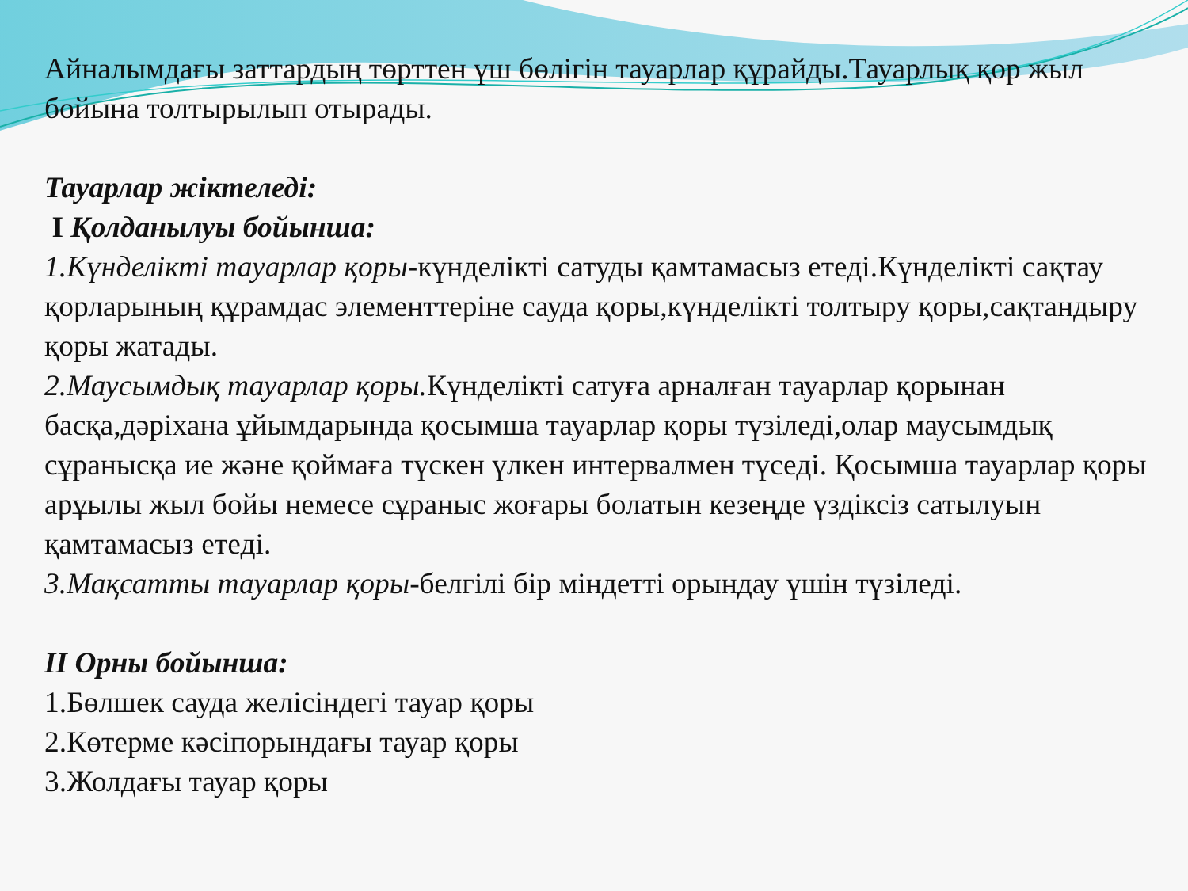Айналымдағы заттардың төрттен үш бөлігін тауарлар құрайды.Тауарлық қор жыл бойына толтырылып отырады.
Тауарлар жіктеледі:
I Қолданылуы бойынша:
1.Күнделікті тауарлар қоры-күнделікті сатуды қамтамасыз етеді.Күнделікті сақтау қорларының құрамдас элементтеріне сауда қоры,күнделікті толтыру қоры,сақтандыру қоры жатады.
2.Маусымдық тауарлар қоры. Күнделікті сатуға арналған тауарлар қорынан басқа,дәріхана ұйымдарында қосымша тауарлар қоры түзіледі,олар маусымдық сұраныcқа ие және қоймаға түскен үлкен интервалмен түседі. Қосымша тауарлар қоры арұылы жыл бойы немесе сұраныс жоғары болатын кезеңде үздіксіз сатылуын қамтамасыз етеді.
3.Мақсатты тауарлар қоры-белгілі бір міндетті орындау үшін түзіледі.
II Орны бойынша:
1.Бөлшек сауда желісіндегі тауар қоры
2.Көтерме кәсіпорындағы тауар қоры
3.Жолдағы тауар қоры